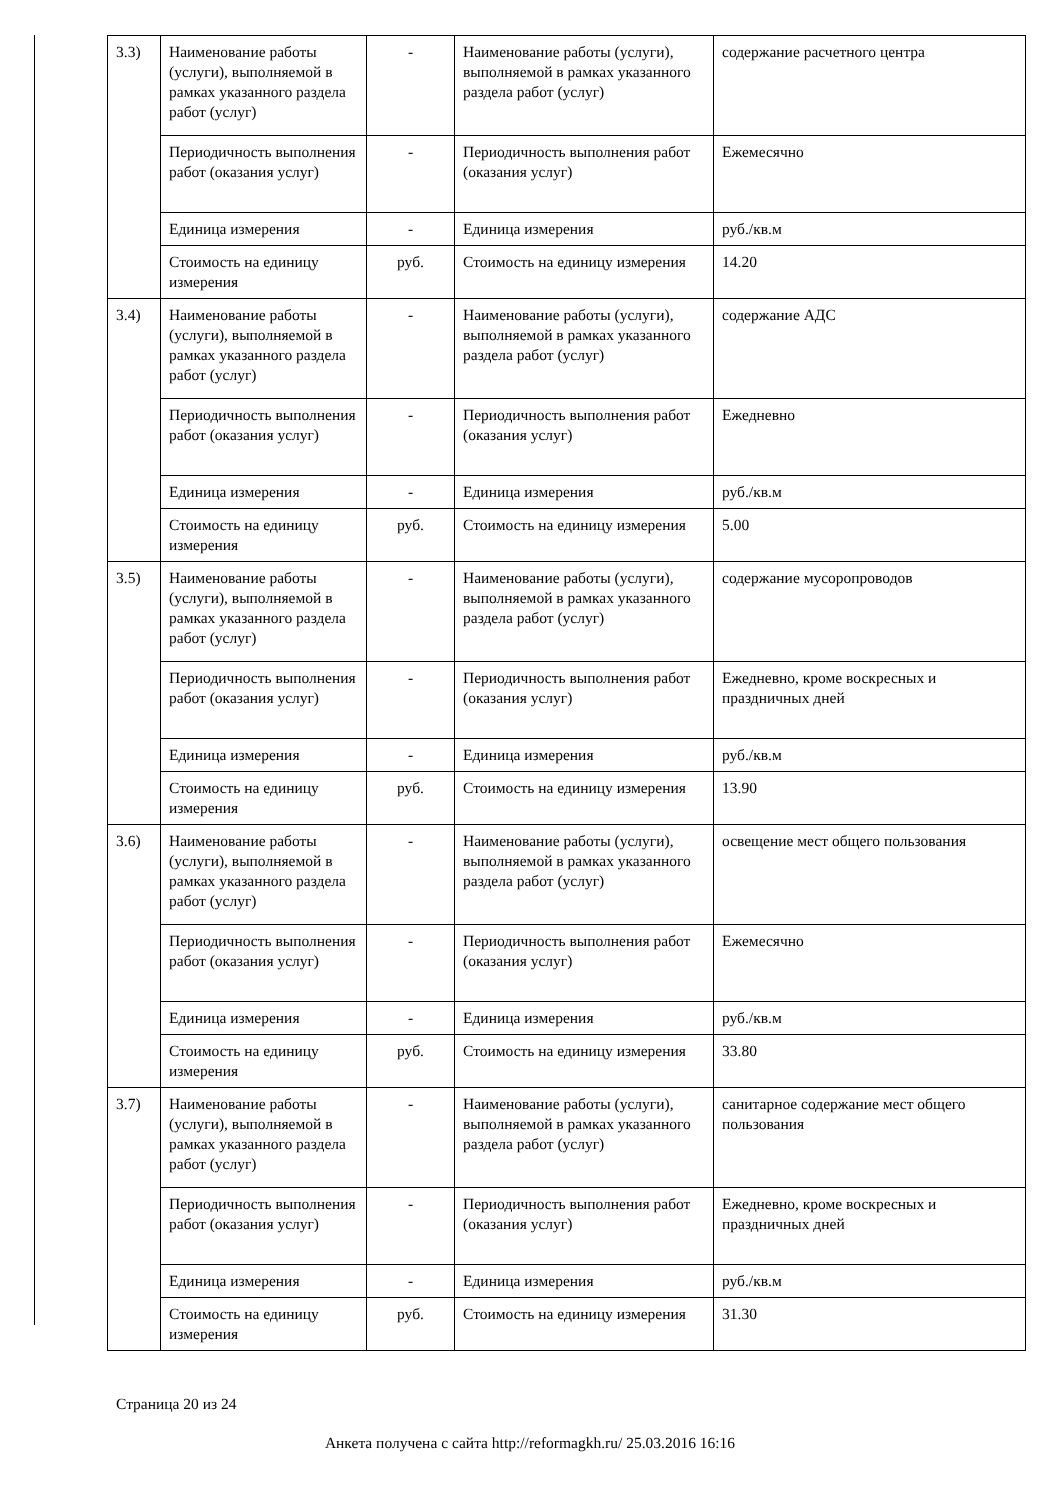| 3.3) | Наименование работы (услуги), выполняемой в рамках указанного раздела работ (услуг) | - | Наименование работы (услуги), выполняемой в рамках указанного раздела работ (услуг) | содержание расчетного центра |
| | Периодичность выполнения работ (оказания услуг) | - | Периодичность выполнения работ (оказания услуг) | Ежемесячно |
| | Единица измерения | - | Единица измерения | руб./кв.м |
| | Стоимость на единицу измерения | руб. | Стоимость на единицу измерения | 14.20 |
| 3.4) | Наименование работы (услуги), выполняемой в рамках указанного раздела работ (услуг) | - | Наименование работы (услуги), выполняемой в рамках указанного раздела работ (услуг) | содержание АДС |
| | Периодичность выполнения работ (оказания услуг) | - | Периодичность выполнения работ (оказания услуг) | Ежедневно |
| | Единица измерения | - | Единица измерения | руб./кв.м |
| | Стоимость на единицу измерения | руб. | Стоимость на единицу измерения | 5.00 |
| 3.5) | Наименование работы (услуги), выполняемой в рамках указанного раздела работ (услуг) | - | Наименование работы (услуги), выполняемой в рамках указанного раздела работ (услуг) | содержание мусоропроводов |
| | Периодичность выполнения работ (оказания услуг) | - | Периодичность выполнения работ (оказания услуг) | Ежедневно, кроме воскресных и праздничных дней |
| | Единица измерения | - | Единица измерения | руб./кв.м |
| | Стоимость на единицу измерения | руб. | Стоимость на единицу измерения | 13.90 |
| 3.6) | Наименование работы (услуги), выполняемой в рамках указанного раздела работ (услуг) | - | Наименование работы (услуги), выполняемой в рамках указанного раздела работ (услуг) | освещение мест общего пользования |
| | Периодичность выполнения работ (оказания услуг) | - | Периодичность выполнения работ (оказания услуг) | Ежемесячно |
| | Единица измерения | - | Единица измерения | руб./кв.м |
| | Стоимость на единицу измерения | руб. | Стоимость на единицу измерения | 33.80 |
| 3.7) | Наименование работы (услуги), выполняемой в рамках указанного раздела работ (услуг) | - | Наименование работы (услуги), выполняемой в рамках указанного раздела работ (услуг) | санитарное содержание мест общего пользования |
| | Периодичность выполнения работ (оказания услуг) | - | Периодичность выполнения работ (оказания услуг) | Ежедневно, кроме воскресных и праздничных дней |
| | Единица измерения | - | Единица измерения | руб./кв.м |
| | Стоимость на единицу измерения | руб. | Стоимость на единицу измерения | 31.30 |
Страница 20 из 24
Анкета получена с сайта http://reformagkh.ru/ 25.03.2016 16:16